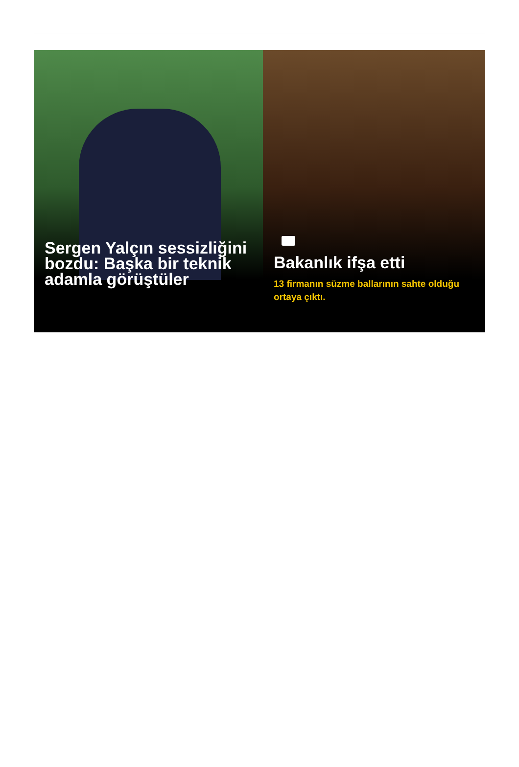Sergen Yalçın sessizliğini bozdu: Başka bir teknik adamla görüştüler
Bakanlık ifşa etti
13 firmanın süzme ballarının sahte olduğu ortaya çıktı.